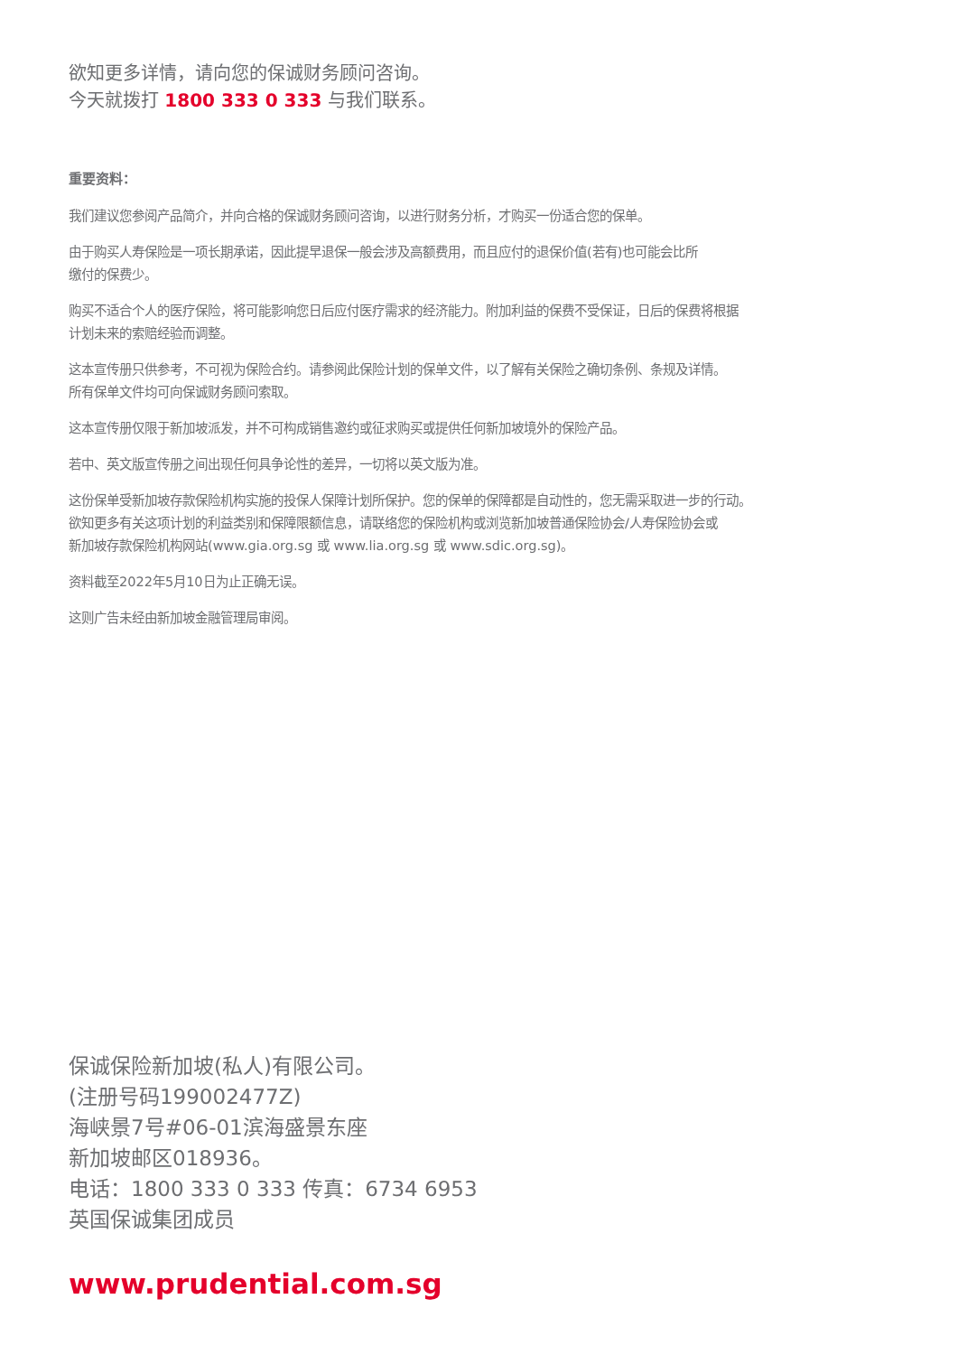欲知更多详情，请向您的保诚财务顾问咨询。
今天就拨打 1800 333 0 333 与我们联系。
重要资料：
我们建议您参阅产品简介，并向合格的保诚财务顾问咨询，以进行财务分析，才购买一份适合您的保单。
由于购买人寿保险是一项长期承诺，因此提早退保一般会涉及高额费用，而且应付的退保价值(若有)也可能会比所
缴付的保费少。
购买不适合个人的医疗保险，将可能影响您日后应付医疗需求的经济能力。附加利益的保费不受保证，日后的保费将根据
计划未来的索赔经验而调整。
这本宣传册只供参考，不可视为保险合约。请参阅此保险计划的保单文件，以了解有关保险之确切条例、条规及详情。
所有保单文件均可向保诚财务顾问索取。
这本宣传册仅限于新加坡派发，并不可构成销售邀约或征求购买或提供任何新加坡境外的保险产品。
若中、英文版宣传册之间出现任何具争论性的差异，一切将以英文版为准。
这份保单受新加坡存款保险机构实施的投保人保障计划所保护。您的保单的保障都是自动性的，您无需采取进一步的行动。
欲知更多有关这项计划的利益类别和保障限额信息，请联络您的保险机构或浏览新加坡普通保险协会/人寿保险协会或
新加坡存款保险机构网站(www.gia.org.sg 或 www.lia.org.sg 或 www.sdic.org.sg)。
资料截至2022年5月10日为止正确无误。
这则广告未经由新加坡金融管理局审阅。
保诚保险新加坡(私人)有限公司。
(注册号码199002477Z)
海峡景7号#06-01滨海盛景东座
新加坡邮区018936。
电话：1800 333 0 333 传真：6734 6953
英国保诚集团成员
www.prudential.com.sg